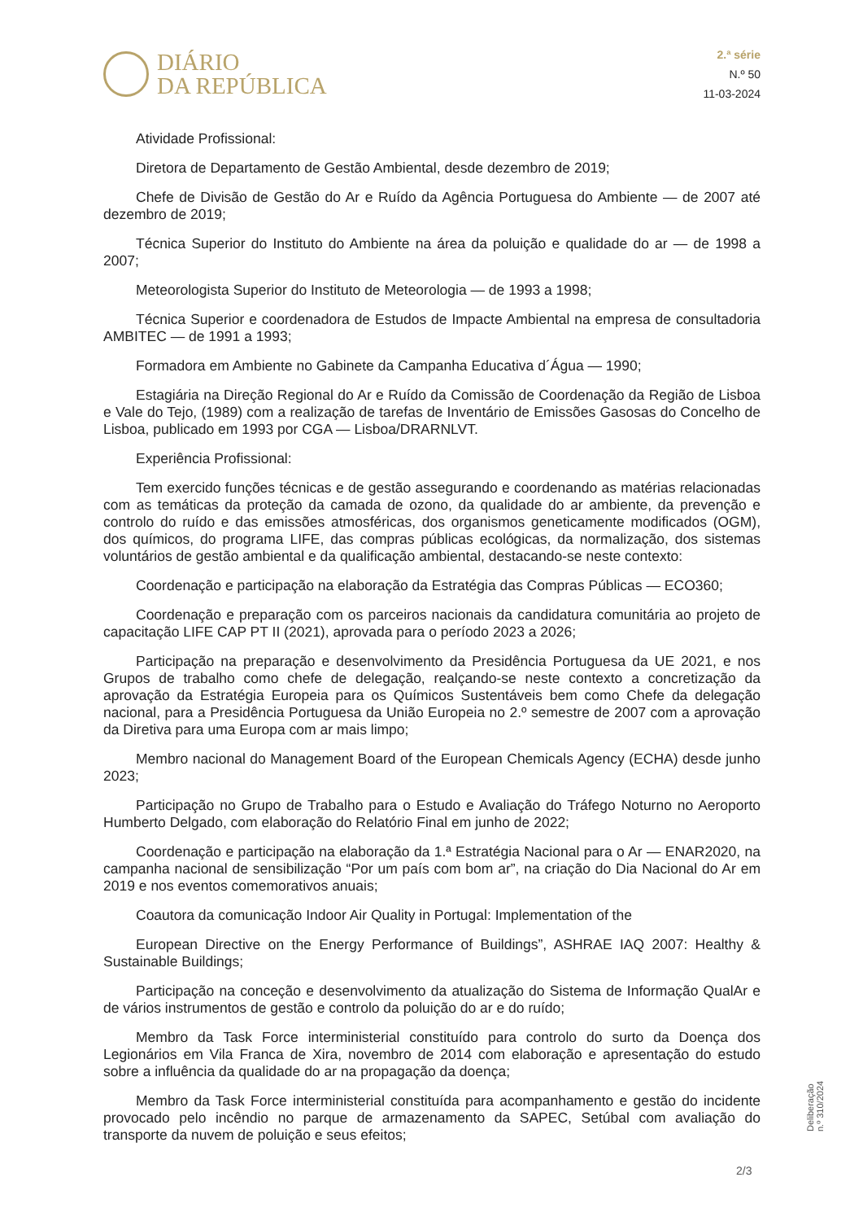DIÁRIO
DA REPÚBLICA
2.ª série
N.º 50
11-03-2024
Atividade Profissional:
Diretora de Departamento de Gestão Ambiental, desde dezembro de 2019;
Chefe de Divisão de Gestão do Ar e Ruído da Agência Portuguesa do Ambiente — de 2007 até dezembro de 2019;
Técnica Superior do Instituto do Ambiente na área da poluição e qualidade do ar — de 1998 a 2007;
Meteorologista Superior do Instituto de Meteorologia — de 1993 a 1998;
Técnica Superior e coordenadora de Estudos de Impacte Ambiental na empresa de consultadoria AMBITEC — de 1991 a 1993;
Formadora em Ambiente no Gabinete da Campanha Educativa d´Água — 1990;
Estagiária na Direção Regional do Ar e Ruído da Comissão de Coordenação da Região de Lisboa e Vale do Tejo, (1989) com a realização de tarefas de Inventário de Emissões Gasosas do Concelho de Lisboa, publicado em 1993 por CGA — Lisboa/DRARNLVT.
Experiência Profissional:
Tem exercido funções técnicas e de gestão assegurando e coordenando as matérias relacionadas com as temáticas da proteção da camada de ozono, da qualidade do ar ambiente, da prevenção e controlo do ruído e das emissões atmosféricas, dos organismos geneticamente modificados (OGM), dos químicos, do programa LIFE, das compras públicas ecológicas, da normalização, dos sistemas voluntários de gestão ambiental e da qualificação ambiental, destacando-se neste contexto:
Coordenação e participação na elaboração da Estratégia das Compras Públicas — ECO360;
Coordenação e preparação com os parceiros nacionais da candidatura comunitária ao projeto de capacitação LIFE CAP PT II (2021), aprovada para o período 2023 a 2026;
Participação na preparação e desenvolvimento da Presidência Portuguesa da UE 2021, e nos Grupos de trabalho como chefe de delegação, realçando-se neste contexto a concretização da aprovação da Estratégia Europeia para os Químicos Sustentáveis bem como Chefe da delegação nacional, para a Presidência Portuguesa da União Europeia no 2.º semestre de 2007 com a aprovação da Diretiva para uma Europa com ar mais limpo;
Membro nacional do Management Board of the European Chemicals Agency (ECHA) desde junho 2023;
Participação no Grupo de Trabalho para o Estudo e Avaliação do Tráfego Noturno no Aeroporto Humberto Delgado, com elaboração do Relatório Final em junho de 2022;
Coordenação e participação na elaboração da 1.ª Estratégia Nacional para o Ar — ENAR2020, na campanha nacional de sensibilização “Por um país com bom ar”, na criação do Dia Nacional do Ar em 2019 e nos eventos comemorativos anuais;
Coautora da comunicação Indoor Air Quality in Portugal: Implementation of the
European Directive on the Energy Performance of Buildings”, ASHRAE IAQ 2007: Healthy & Sustainable Buildings;
Participação na conceção e desenvolvimento da atualização do Sistema de Informação QualAr e de vários instrumentos de gestão e controlo da poluição do ar e do ruído;
Membro da Task Force interministerial constituído para controlo do surto da Doença dos Legionários em Vila Franca de Xira, novembro de 2014 com elaboração e apresentação do estudo sobre a influência da qualidade do ar na propagação da doença;
Membro da Task Force interministerial constituída para acompanhamento e gestão do incidente provocado pelo incêndio no parque de armazenamento da SAPEC, Setúbal com avaliação do transporte da nuvem de poluição e seus efeitos;
Deliberação n.º 310/2024
2/3